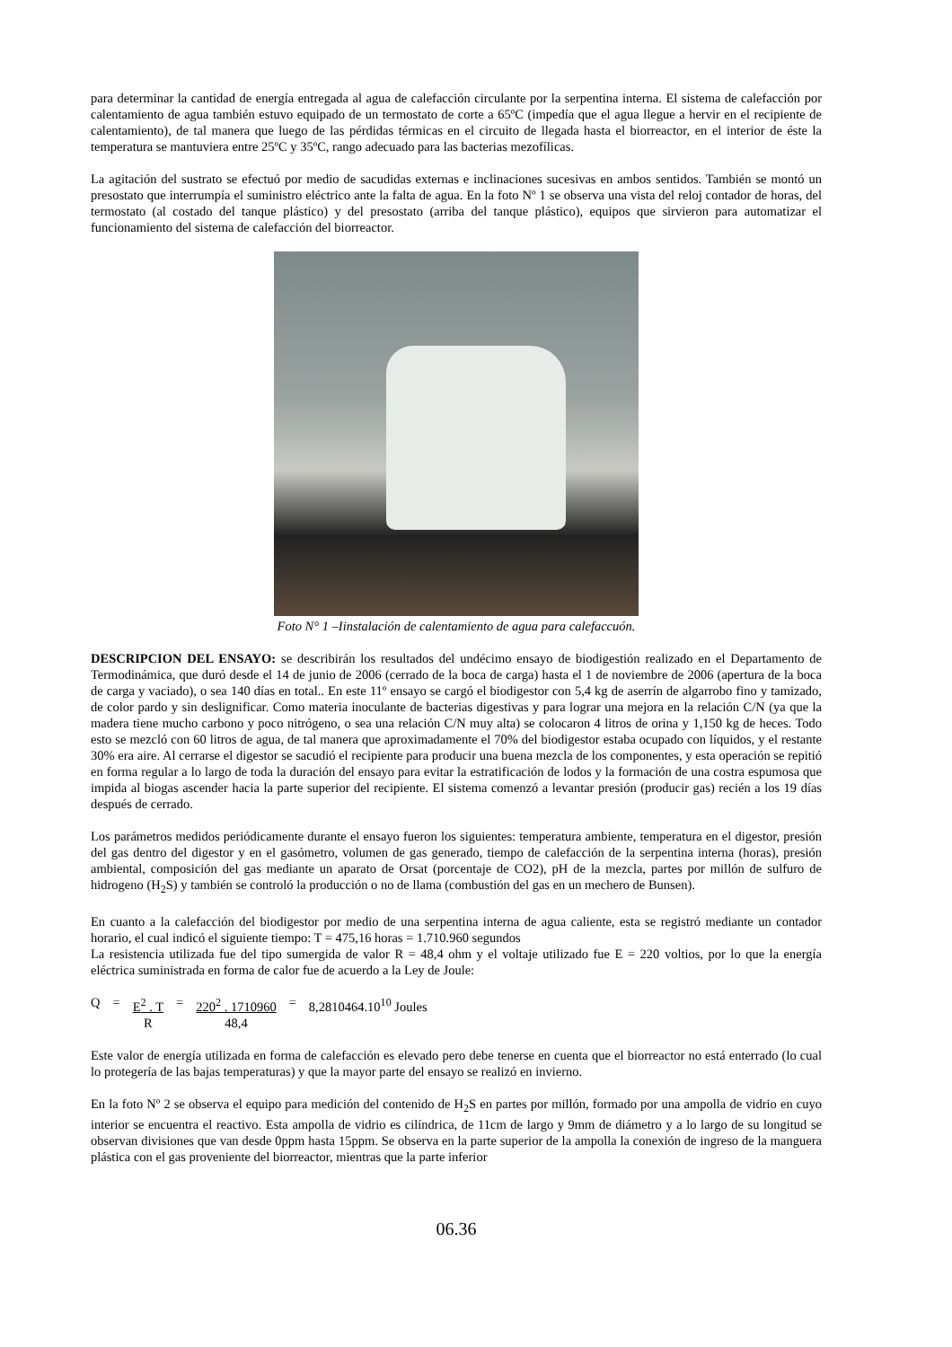para determinar la cantidad de energía entregada al agua de calefacción circulante por la serpentina interna. El sistema de calefacción por calentamiento de agua también estuvo equipado de un termostato de corte a 65ºC (impedía que el agua llegue a hervir en el recipiente de calentamiento), de tal manera que luego de las pérdidas térmicas en el circuito de llegada hasta el biorreactor, en el interior de éste la temperatura se mantuviera entre 25ºC y 35ºC, rango adecuado para las bacterias mezofílicas.
La agitación del sustrato se efectuó por medio de sacudidas externas e inclinaciones sucesivas en ambos sentidos. También se montó un presostato que interrumpía el suministro eléctrico ante la falta de agua. En la foto Nº 1 se observa una vista del reloj contador de horas, del termostato (al costado del tanque plástico) y del presostato (arriba del tanque plástico), equipos que sirvieron para automatizar el funcionamiento del sistema de calefacción del biorreactor.
Foto N° 1 –Iinstalación de calentamiento de agua para calefaccuón.
DESCRIPCION DEL ENSAYO: se describirán los resultados del undécimo ensayo de biodigestión realizado en el Departamento de Termodinámica, que duró desde el 14 de junio de 2006 (cerrado de la boca de carga) hasta el 1 de noviembre de 2006 (apertura de la boca de carga y vaciado), o sea 140 días en total.. En este 11º ensayo se cargó el biodigestor con 5,4 kg de aserrín de algarrobo fino y tamizado, de color pardo y sin deslignificar. Como materia inoculante de bacterias digestivas y para lograr una mejora en la relación C/N (ya que la madera tiene mucho carbono y poco nitrógeno, o sea una relación C/N muy alta) se colocaron 4 litros de orina y 1,150 kg de heces. Todo esto se mezcló con 60 litros de agua, de tal manera que aproximadamente el 70% del biodigestor estaba ocupado con líquidos, y el restante 30% era aire. Al cerrarse el digestor se sacudió el recipiente para producir una buena mezcla de los componentes, y esta operación se repitió en forma regular a lo largo de toda la duración del ensayo para evitar la estratificación de lodos y la formación de una costra espumosa que impida al biogas ascender hacia la parte superior del recipiente. El sistema comenzó a levantar presión (producir gas) recién a los 19 días después de cerrado.
Los parámetros medidos periódicamente durante el ensayo fueron los siguientes: temperatura ambiente, temperatura en el digestor, presión del gas dentro del digestor y en el gasómetro, volumen de gas generado, tiempo de calefacción de la serpentina interna (horas), presión ambiental, composición del gas mediante un aparato de Orsat (porcentaje de CO2), pH de la mezcla, partes por millón de sulfuro de hidrogeno (H<sub>2</sub>S) y también se controló la producción o no de llama (combustión del gas en un mechero de Bunsen).
En cuanto a la calefacción del biodigestor por medio de una serpentina interna de agua caliente, esta se registró mediante un contador horario, el cual indicó el siguiente tiempo: T = 475,16 horas = 1.710.960 segundos
La resistencia utilizada fue del tipo sumergida de valor R = 48,4 ohm y el voltaje utilizado fue E = 220 voltios, por lo que la energía eléctrica suministrada en forma de calor fue de acuerdo a la Ley de Joule:
Q = E<sup>2</sup> . T
R = 220<sup>2</sup> . 1710960
48,4 = 8,2810464.10<sup>10</sup> Joules
Este valor de energía utilizada en forma de calefacción es elevado pero debe tenerse en cuenta que el biorreactor no está enterrado (lo cual lo protegería de las bajas temperaturas) y que la mayor parte del ensayo se realizó en invierno.
En la foto Nº 2 se observa el equipo para medición del contenido de H<sub>2</sub>S en partes por millón, formado por una ampolla de vidrio en cuyo interior se encuentra el reactivo. Esta ampolla de vidrio es cilíndrica, de 11cm de largo y 9mm de diámetro y a lo largo de su longitud se observan divisiones que van desde 0ppm hasta 15ppm. Se observa en la parte superior de la ampolla la conexión de ingreso de la manguera plástica con el gas proveniente del biorreactor, mientras que la parte inferior
06.36